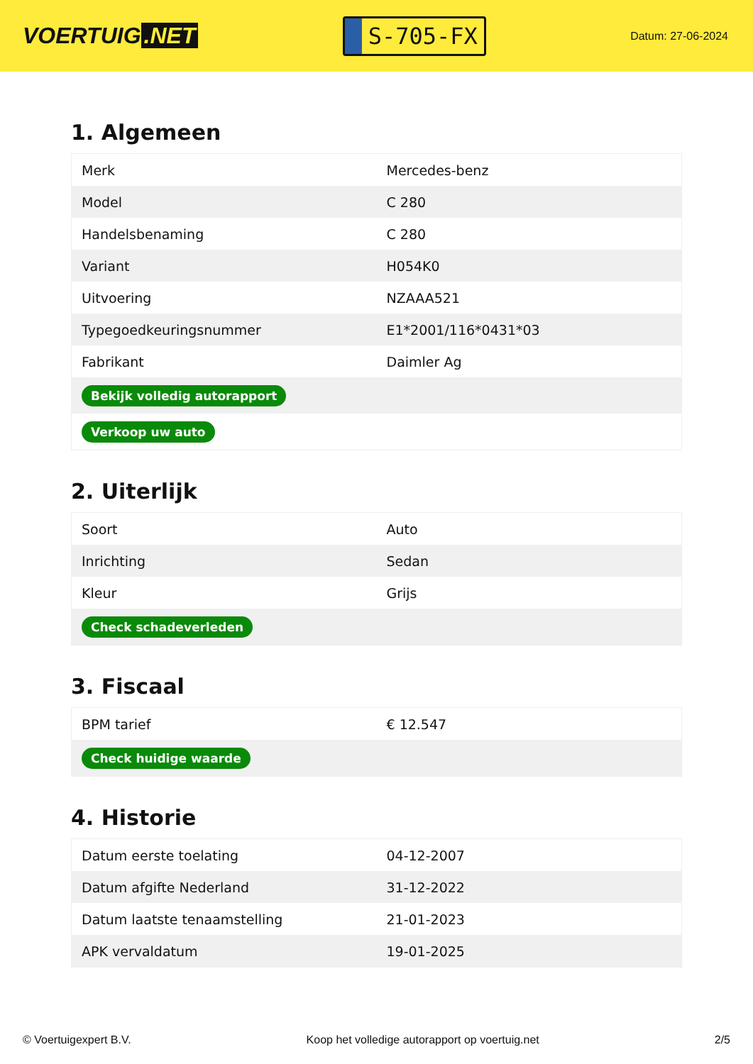VOERTUIG.NET
S-705-FX
Datum: 27-06-2024
1. Algemeen
| Merk | Mercedes-benz |
| Model | C 280 |
| Handelsbenaming | C 280 |
| Variant | H054K0 |
| Uitvoering | NZAAA521 |
| Typegoedkeuringsnummer | E1*2001/116*0431*03 |
| Fabrikant | Daimler Ag |
| Bekijk volledig autorapport | |
| Verkoop uw auto | |
2. Uiterlijk
| Soort | Auto |
| Inrichting | Sedan |
| Kleur | Grijs |
| Check schadeverleden | |
3. Fiscaal
| BPM tarief | € 12.547 |
| Check huidige waarde | |
4. Historie
| Datum eerste toelating | 04-12-2007 |
| Datum afgifte Nederland | 31-12-2022 |
| Datum laatste tenaamstelling | 21-01-2023 |
| APK vervaldatum | 19-01-2025 |
© Voertuigexpert B.V. Koop het volledige autorapport op voertuig.net 2/5